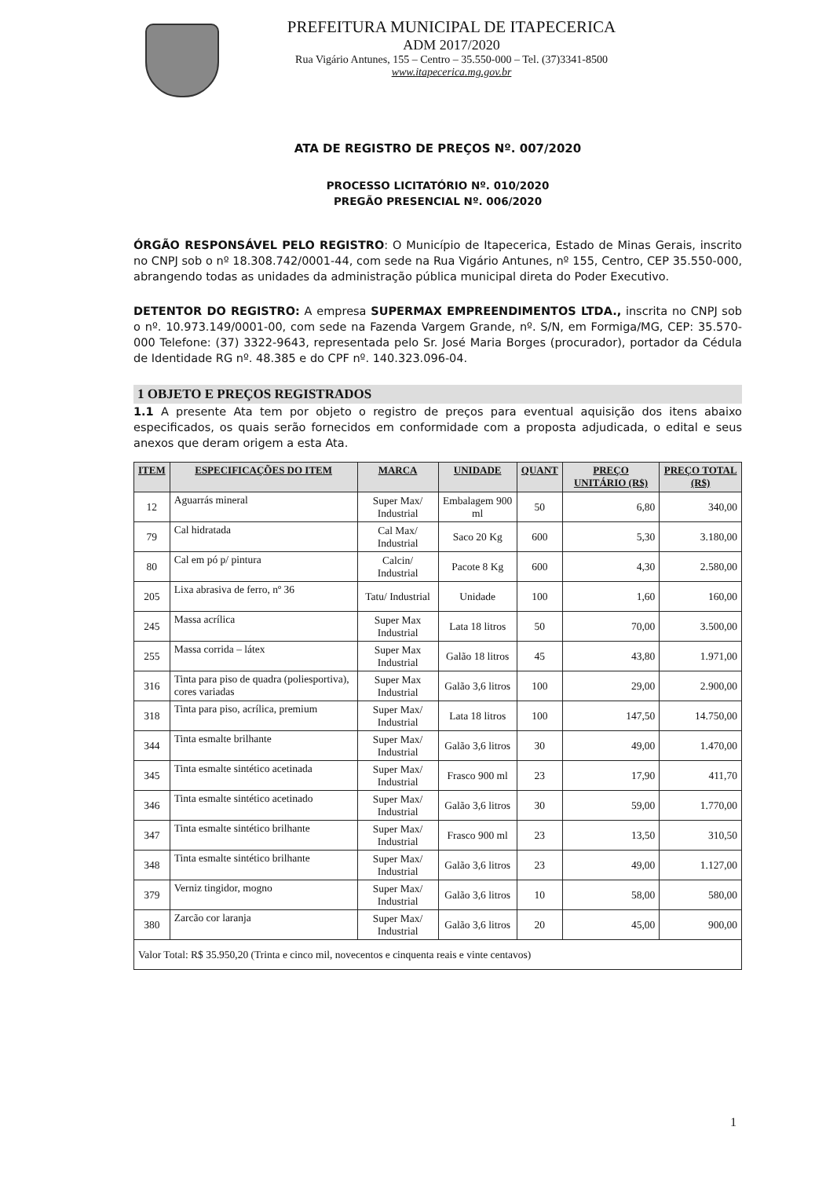PREFEITURA MUNICIPAL DE ITAPECERICA
ADM 2017/2020
Rua Vigário Antunes, 155 – Centro – 35.550-000 – Tel. (37)3341-8500
www.itapecerica.mg.gov.br
ATA DE REGISTRO DE PREÇOS Nº. 007/2020
PROCESSO LICITATÓRIO Nº. 010/2020
PREGÃO PRESENCIAL Nº. 006/2020
ÓRGÃO RESPONSÁVEL PELO REGISTRO: O Município de Itapecerica, Estado de Minas Gerais, inscrito no CNPJ sob o nº 18.308.742/0001-44, com sede na Rua Vigário Antunes, nº 155, Centro, CEP 35.550-000, abrangendo todas as unidades da administração pública municipal direta do Poder Executivo.
DETENTOR DO REGISTRO: A empresa SUPERMAX EMPREENDIMENTOS LTDA., inscrita no CNPJ sob o nº. 10.973.149/0001-00, com sede na Fazenda Vargem Grande, nº. S/N, em Formiga/MG, CEP: 35.570-000 Telefone: (37) 3322-9643, representada pelo Sr. José Maria Borges (procurador), portador da Cédula de Identidade RG nº. 48.385 e do CPF nº. 140.323.096-04.
1 OBJETO E PREÇOS REGISTRADOS
1.1 A presente Ata tem por objeto o registro de preços para eventual aquisição dos itens abaixo especificados, os quais serão fornecidos em conformidade com a proposta adjudicada, o edital e seus anexos que deram origem a esta Ata.
| ITEM | ESPECIFICAÇÕES DO ITEM | MARCA | UNIDADE | QUANT | PREÇO UNITÁRIO (R$) | PREÇO TOTAL (R$) |
| --- | --- | --- | --- | --- | --- | --- |
| 12 | Aguarrás mineral | Super Max/ Industrial | Embalagem 900 ml | 50 | 6,80 | 340,00 |
| 79 | Cal hidratada | Cal Max/ Industrial | Saco 20 Kg | 600 | 5,30 | 3.180,00 |
| 80 | Cal em pó p/ pintura | Calcin/ Industrial | Pacote 8 Kg | 600 | 4,30 | 2.580,00 |
| 205 | Lixa abrasiva de ferro, nº 36 | Tatu/ Industrial | Unidade | 100 | 1,60 | 160,00 |
| 245 | Massa acrílica | Super Max Industrial | Lata 18 litros | 50 | 70,00 | 3.500,00 |
| 255 | Massa corrida – látex | Super Max Industrial | Galão 18 litros | 45 | 43,80 | 1.971,00 |
| 316 | Tinta para piso de quadra (poliesportiva), cores variadas | Super Max Industrial | Galão 3,6 litros | 100 | 29,00 | 2.900,00 |
| 318 | Tinta para piso, acrílica, premium | Super Max/ Industrial | Lata 18 litros | 100 | 147,50 | 14.750,00 |
| 344 | Tinta esmalte brilhante | Super Max/ Industrial | Galão 3,6 litros | 30 | 49,00 | 1.470,00 |
| 345 | Tinta esmalte sintético acetinada | Super Max/ Industrial | Frasco 900 ml | 23 | 17,90 | 411,70 |
| 346 | Tinta esmalte sintético acetinado | Super Max/ Industrial | Galão 3,6 litros | 30 | 59,00 | 1.770,00 |
| 347 | Tinta esmalte sintético brilhante | Super Max/ Industrial | Frasco 900 ml | 23 | 13,50 | 310,50 |
| 348 | Tinta esmalte sintético brilhante | Super Max/ Industrial | Galão 3,6 litros | 23 | 49,00 | 1.127,00 |
| 379 | Verniz tingidor, mogno | Super Max/ Industrial | Galão 3,6 litros | 10 | 58,00 | 580,00 |
| 380 | Zarcão cor laranja | Super Max/ Industrial | Galão 3,6 litros | 20 | 45,00 | 900,00 |
| Valor Total: R$ 35.950,20 (Trinta e cinco mil, novecentos e cinquenta reais e vinte centavos) | | | | | | |
1